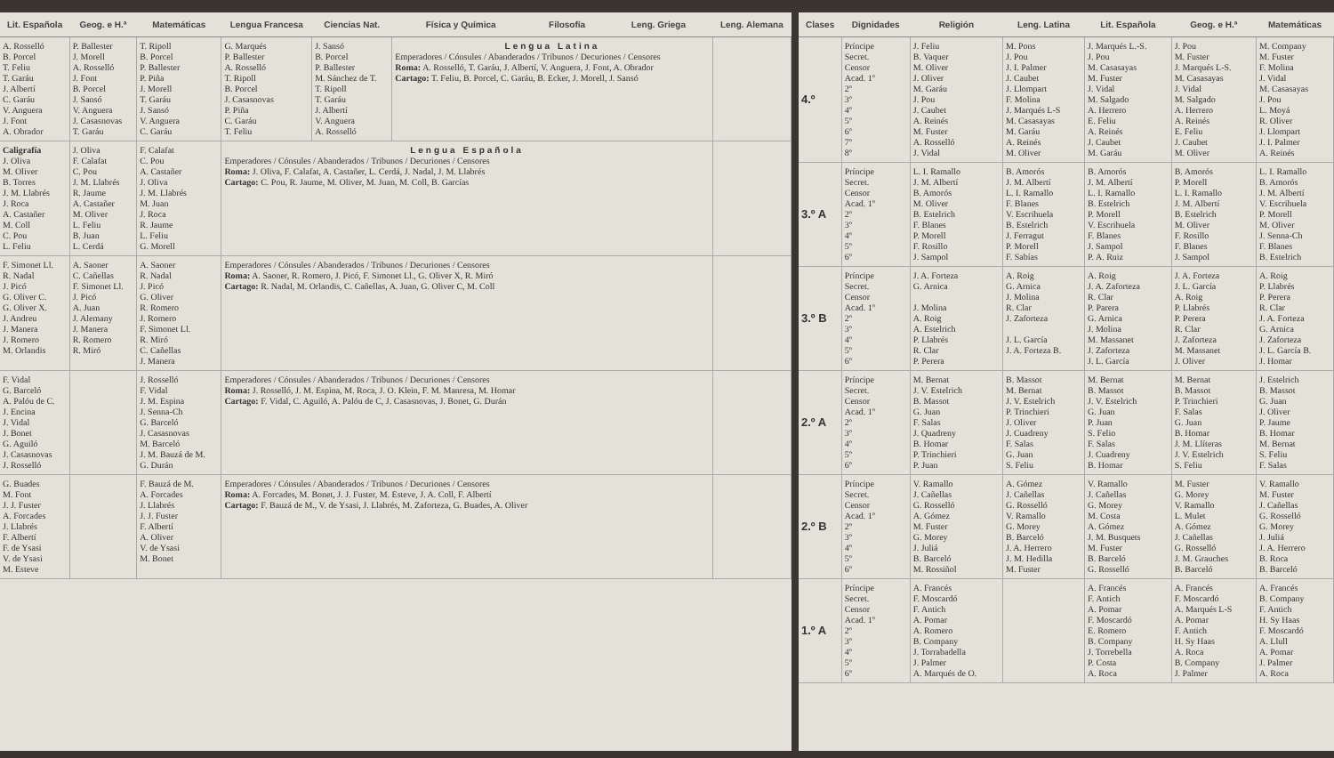| Lit. Española | Geog. e H.ª | Matemáticas | Lengua Francesa | Ciencias Nat. | Física y Química | Filosofía | Leng. Griega | Leng. Alemana |
| --- | --- | --- | --- | --- | --- | --- | --- | --- |
| A. Rosselló B. Porcel T. Feliu T. Garáu J. Albertí C. Garáu V. Anguera J. Font A. Obrador | P. Ballester J. Morell A. Rosselló J. Font B. Porcel J. Sansó V. Anguera J. Casasnovas T. Garáu | T. Ripoll B. Porcel P. Ballester P. Piña J. Morell T. Garáu J. Sansó V. Anguera C. Garáu | G. Marqués P. Ballester A. Rosselló T. Ripoll B. Porcel J. Casasnovas P. Piña C. Garáu T. Feliu | J. Sansó B. Porcel P. Ballester M. Sánchez de T. T. Ripoll T. Garáu J. Albertí V. Anguera A. Rosselló | Lengua Latina Emperadores / Cónsules / Abanderados / Tribunos / Decuriones / Censores Roma: A. Rosselló, T. Garáu, J. Albertí, V. Anguera, J. Font, A. Obrador Cartago: T. Feliu, B. Porcel, C. Garáu, B. Ecker, J. Morell, J. Sansó | | | |
| Caligrafía J. Oliva M. Oliver B. Torres J. M. Llabrés J. Roca A. Castañer M. Coll C. Pou L. Feliu | J. Oliva F. Calafat C. Pou J. M. Llabrés R. Jaume A. Castañer M. Oliver L. Feliu B. Juan L. Cerdá | F. Calafat C. Pou A. Castañer J. Oliva J. M. Llabrés M. Juan J. Roca R. Jaume L. Feliu G. Morell | Lengua Española Emperadores / Cónsules / Abanderados / Tribunos / Decuriones / Censores Roma: J. Oliva, F. Calafat, A. Castañer, L. Cerdá, J. Nadal, J. M. Llabrés Cartago: C. Pou, R. Jaume, M. Oliver, M. Juan, M. Coll, B. Garcías | | | | | |
| F. Simonet Ll. R. Nadal J. Picó G. Oliver C. G. Oliver X. J. Andreu J. Manera J. Romero M. Orlandis | A. Saoner C. Cañellas F. Simonet Ll. J. Picó A. Juan J. Alemany J. Manera R. Romero R. Miró | A. Saoner R. Nadal J. Picó G. Oliver R. Romero J. Romero F. Simonet Ll. R. Miró C. Cañellas J. Manera | Emperadores / Cónsules / Abanderados / Tribunos / Decuriones / Censores Roma: A. Saoner, R. Romero, J. Picó, F. Simonet Ll., G. Oliver X, R. Miró Cartago: R. Nadal, M. Orlandis, C. Cañellas, A. Juan, G. Oliver C, M. Coll | | | | | |
| F. Vidal G. Barceló A. Palóu de C. J. Encina J. Vidal J. Bonet G. Aguiló J. Casasnovas J. Rosselló | | J. Rosselló F. Vidal J. M. Espina J. Senna-Ch G. Barceló J. Casasnovas M. Barceló J. M. Bauzá de M. G. Durán | Emperadores / Cónsules / Abanderados / Tribunos / Decuriones / Censores Roma: J. Rosselló, J. M. Espina, M. Roca, J. O. Klein, F. M. Manresa, M. Homar Cartago: F. Vidal, C. Aguiló, A. Palóu de C, J. Casasnovas, J. Bonet, G. Durán | | | | | |
| G. Buades M. Font J. J. Fuster A. Forcades J. Llabrés F. Albertí F. de Ysasi V. de Ysasi M. Esteve | | F. Bauzá de M. A. Forcades J. Llabrés J. J. Fuster F. Albertí A. Oliver V. de Ysasi M. Bonet | Emperadores / Cónsules / Abanderados / Tribunos / Decuriones / Censores Roma: A. Forcades, M. Bonet, J. J. Fuster, M. Esteve, J. A. Coll, F. Albertí Cartago: F. Bauzá de M., V. de Ysasi, J. Llabrés, M. Zaforteza, G. Buades, A. Oliver | | | | | |
| Clases | Dignidades | Religión | Leng. Latina | Lit. Española | Geog. e H.ª | Matemáticas |
| --- | --- | --- | --- | --- | --- | --- |
| 4.º | Príncipe Secret. Censor Acad. 1º 2º 3º 4º 5º 6º 7º 8º | J. Feliu B. Vaquer M. Oliver J. Oliver M. Garáu J. Pou J. Caubet A. Reinés M. Fuster A. Rosselló J. Vidal | M. Pons J. Pou J. I. Palmer J. Caubet J. Llompart F. Molina J. Marqués L-S M. Casasayas M. Garáu A. Reinés M. Oliver | J. Marqués L.-S. J. Pou M. Casasayas M. Fuster J. Vidal M. Salgado A. Herrero E. Feliu A. Reinés J. Caubet M. Garáu | J. Pou M. Fuster J. Marqués L-S. M. Casasayas J. Vidal M. Salgado A. Herrero A. Reinés E. Feliu J. Caubet M. Oliver | M. Company M. Fuster F. Molina J. Vidal M. Casasayas J. Pou L. Moyá R. Oliver J. Llompart J. I. Palmer A. Reinés |
| 3.º A | Príncipe Secret. Censor Acad. 1º 2º 3º 4º 5º 6º | L. I. Ramallo J. M. Albertí B. Amorós M. Oliver B. Estelrich F. Blanes P. Morell F. Rosillo J. Sampol | B. Amorós J. M. Albertí L. I. Ramallo F. Blanes V. Escrihuela B. Estelrich J. Ferragut P. Morell F. Sabías | B. Amorós J. M. Albertí L. I. Ramallo B. Estelrich P. Morell V. Escrihuela F. Blanes J. Sampol P. A. Ruiz | B. Amorós P. Morell L. I. Ramallo J. M. Albertí B. Estelrich M. Oliver F. Rosillo F. Blanes J. Sampol | L. I. Ramallo B. Amorós J. M. Albertí V. Escrihuela P. Morell M. Oliver J. Senna-Ch F. Blanes B. Estelrich |
| 3.º B | Príncipe Secret. Censor Acad. 1º 2º 3º 4º 5º 6º | J. A. Forteza G. Arnica J. Molina A. Roig A. Estelrich P. Llabrés R. Clar P. Perera | A. Roig G. Arnica J. Molina R. Clar J. Zaforteza J. L. García J. A. Forteza B. | A. Roig J. A. Zaforteza R. Clar P. Parera G. Arnica J. Molina M. Massanet J. Zaforteza J. L. García | J. A. Forteza J. L. García A. Roig P. Llabrés P. Perera R. Clar J. Zaforteza M. Massanet J. Oliver | A. Roig P. Llabrés P. Perera R. Clar J. A. Forteza G. Arnica J. Zaforteza J. L. García B. J. Homar |
| 2.º A | Príncipe Secret. Censor Acad. 1º 2º 3º 4º 5º 6º | M. Bernat J. V. Estelrich B. Massot G. Juan F. Salas J. Quadreny B. Homar P. Trinchieri P. Juan | B. Massot M. Bernat J. V. Estelrich P. Trinchieri J. Oliver J. Cuadreny F. Salas G. Juan S. Feliu | M. Bernat B. Massot J. V. Estelrich G. Juan P. Juan S. Felio F. Salas J. Cuadreny B. Homar | M. Bernat B. Massot P. Trinchieri F. Salas G. Juan B. Homar J. M. Llíteras J. V. Estelrich S. Feliu | J. Estelrich B. Massot G. Juan J. Oliver P. Jaume B. Homar M. Bernat S. Feliu F. Salas |
| 2.º B | Príncipe Secret. Censor Acad. 1º 2º 3º 4º 5º 6º | V. Ramallo J. Cañellas G. Rosselló A. Gómez M. Fuster G. Morey J. Juliá B. Barceló M. Rossiñol | A. Gómez J. Cañellas G. Rosselló V. Ramallo G. Morey B. Barceló J. A. Herrero J. M. Hedilla M. Fuster | V. Ramallo J. Cañellas G. Morey M. Costa A. Gómez J. M. Busquets M. Fuster B. Barceló G. Rosselló | M. Fuster G. Morey V. Ramallo L. Mulet A. Gómez J. Cañellas G. Rosselló J. M. Grauches B. Barceló | V. Ramallo M. Fuster J. Cañellas G. Rosselló G. Morey J. Juliá J. A. Herrero B. Roca B. Barceló |
| 1.º A | Príncipe Secret. Censor Acad. 1º 2º 3º 4º 5º 6º | A. Francés F. Moscardó F. Antich A. Pomar A. Romero B. Company J. Torrabadella J. Palmer A. Marqués de O. | | A. Francés F. Antich A. Pomar F. Moscardó E. Romero B. Company J. Torrebella P. Costa A. Roca | A. Francés F. Moscardó A. Marqués L-S A. Pomar F. Antich H. Sy Haas A. Roca B. Company J. Palmer | A. Francés B. Company F. Antich H. Sy Haas F. Moscardó A. Llull A. Pomar J. Palmer A. Roca |